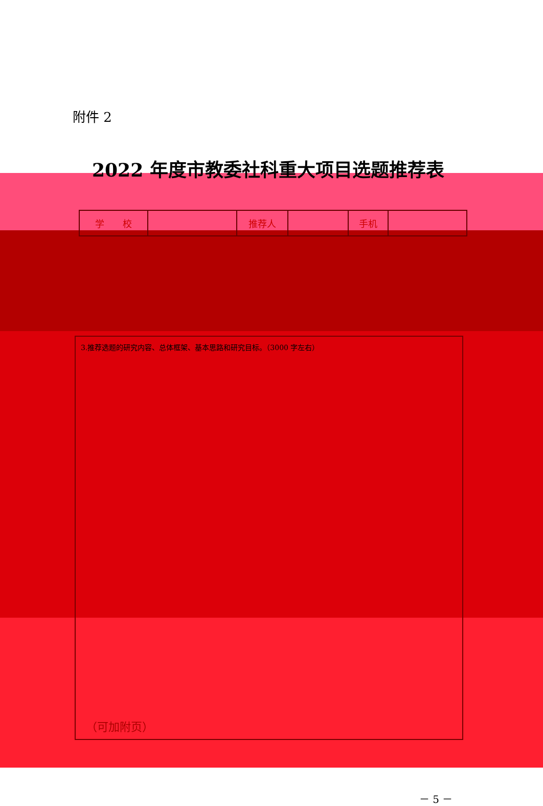附件 2
2022 年度市教委社科重大项目选题推荐表
| 学 校 | | 推荐人 | | 手机 | |
3.推荐选题的研究内容、总体框架、基本思路和研究目标。（3000 字左右）
（可加附页）
－ 5 －